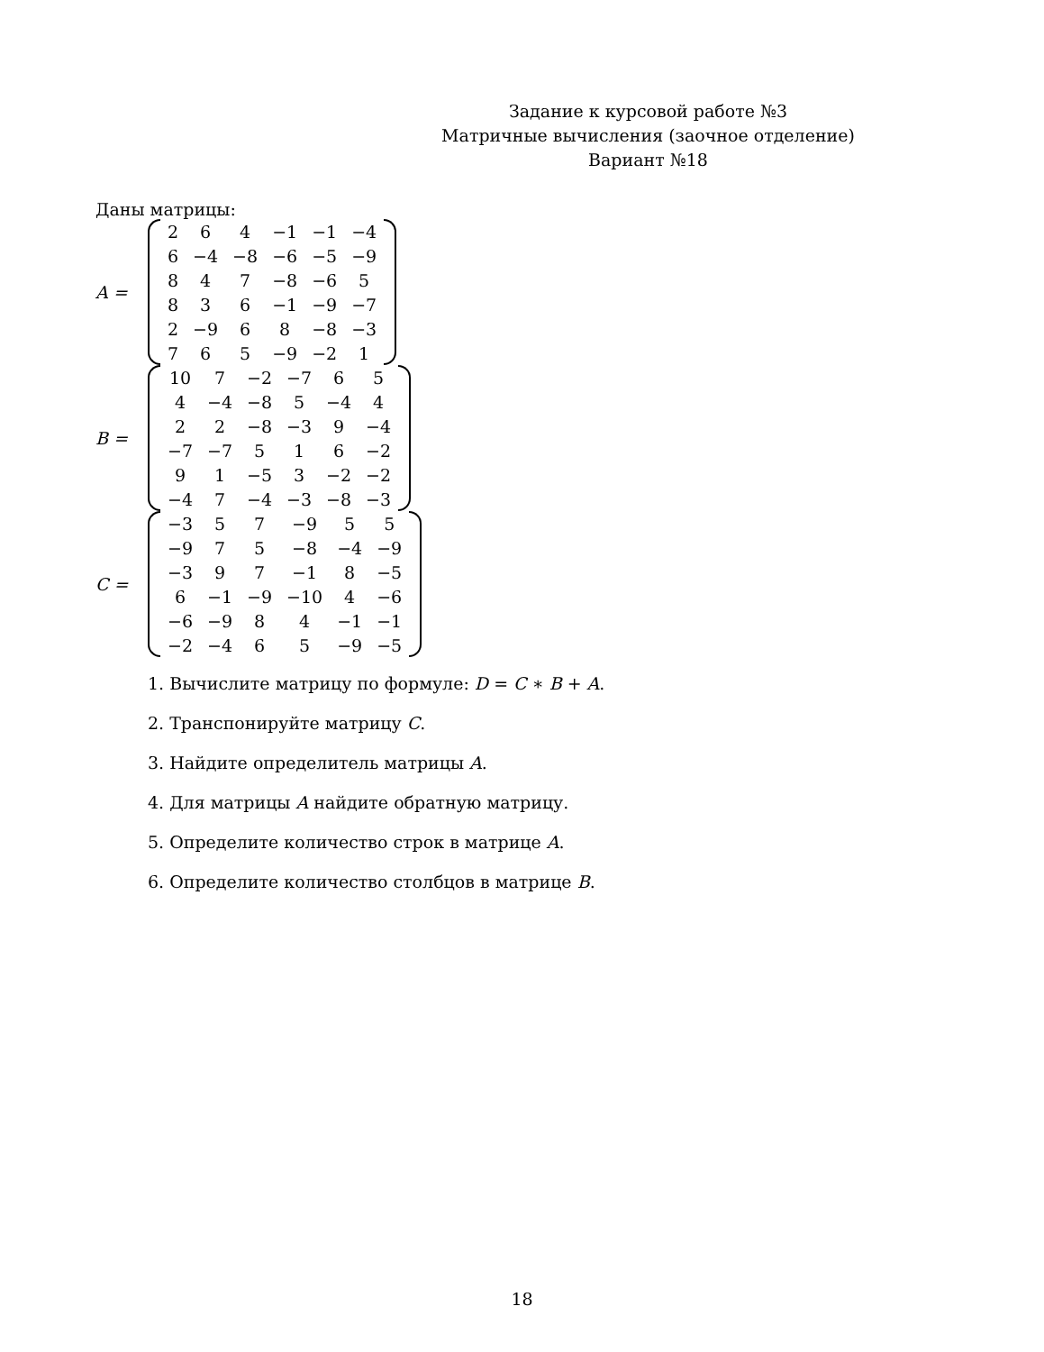Задание к курсовой работе №3
Матричные вычисления (заочное отделение)
Вариант №18
Даны матрицы:
A =
| 2 | 6 | 4 | −1 | −1 | −4 |
| 6 | −4 | −8 | −6 | −5 | −9 |
| 8 | 4 | 7 | −8 | −6 | 5 |
| 8 | 3 | 6 | −1 | −9 | −7 |
| 2 | −9 | 6 | 8 | −8 | −3 |
| 7 | 6 | 5 | −9 | −2 | 1 |
B =
| 10 | 7 | −2 | −7 | 6 | 5 |
| 4 | −4 | −8 | 5 | −4 | 4 |
| 2 | 2 | −8 | −3 | 9 | −4 |
| −7 | −7 | 5 | 1 | 6 | −2 |
| 9 | 1 | −5 | 3 | −2 | −2 |
| −4 | 7 | −4 | −3 | −8 | −3 |
C =
| −3 | 5 | 7 | −9 | 5 | 5 |
| −9 | 7 | 5 | −8 | −4 | −9 |
| −3 | 9 | 7 | −1 | 8 | −5 |
| 6 | −1 | −9 | −10 | 4 | −6 |
| −6 | −9 | 8 | 4 | −1 | −1 |
| −2 | −4 | 6 | 5 | −9 | −5 |
1. Вычислите матрицу по формуле: D = C ∗ B + A.
2. Транспонируйте матрицу C.
3. Найдите определитель матрицы A.
4. Для матрицы A найдите обратную матрицу.
5. Определите количество строк в матрице A.
6. Определите количество столбцов в матрице B.
18